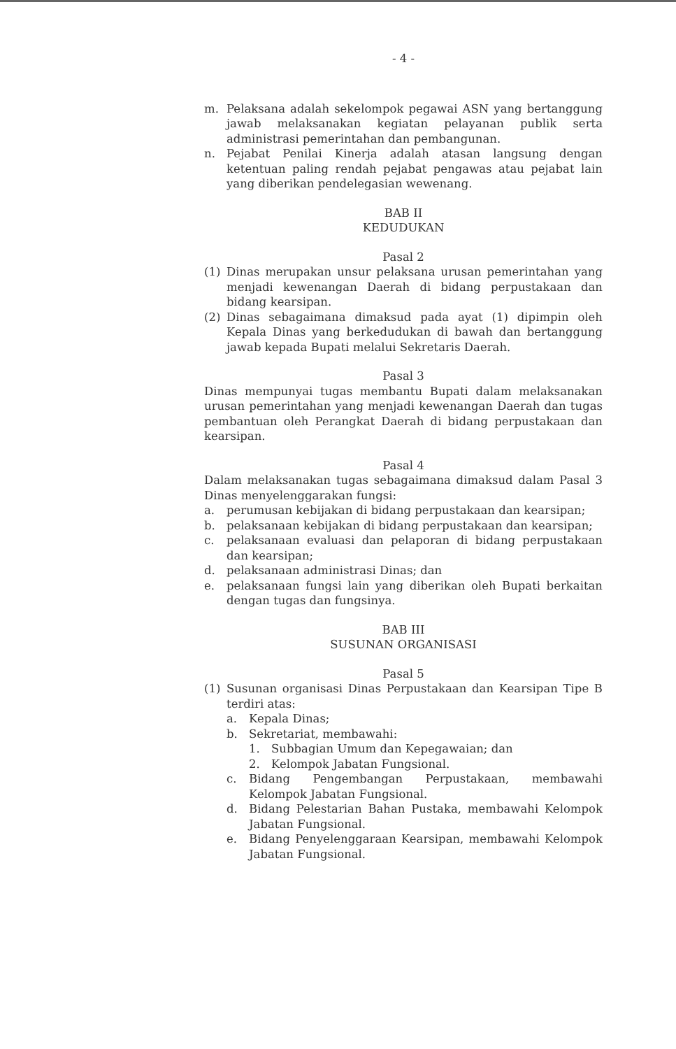- 4 -
m. Pelaksana adalah sekelompok pegawai ASN yang bertanggung jawab melaksanakan kegiatan pelayanan publik serta administrasi pemerintahan dan pembangunan.
n. Pejabat Penilai Kinerja adalah atasan langsung dengan ketentuan paling rendah pejabat pengawas atau pejabat lain yang diberikan pendelegasian wewenang.
BAB II
KEDUDUKAN
Pasal 2
(1) Dinas merupakan unsur pelaksana urusan pemerintahan yang menjadi kewenangan Daerah di bidang perpustakaan dan bidang kearsipan.
(2) Dinas sebagaimana dimaksud pada ayat (1) dipimpin oleh Kepala Dinas yang berkedudukan di bawah dan bertanggung jawab kepada Bupati melalui Sekretaris Daerah.
Pasal 3
Dinas mempunyai tugas membantu Bupati dalam melaksanakan urusan pemerintahan yang menjadi kewenangan Daerah dan tugas pembantuan oleh Perangkat Daerah di bidang perpustakaan dan kearsipan.
Pasal 4
Dalam melaksanakan tugas sebagaimana dimaksud dalam Pasal 3 Dinas menyelenggarakan fungsi:
a. perumusan kebijakan di bidang perpustakaan dan kearsipan;
b. pelaksanaan kebijakan di bidang perpustakaan dan kearsipan;
c. pelaksanaan evaluasi dan pelaporan di bidang perpustakaan dan kearsipan;
d. pelaksanaan administrasi Dinas; dan
e. pelaksanaan fungsi lain yang diberikan oleh Bupati berkaitan dengan tugas dan fungsinya.
BAB III
SUSUNAN ORGANISASI
Pasal 5
(1) Susunan organisasi Dinas Perpustakaan dan Kearsipan Tipe B terdiri atas:
a. Kepala Dinas;
b. Sekretariat, membawahi:
1. Subbagian Umum dan Kepegawaian; dan
2. Kelompok Jabatan Fungsional.
c. Bidang Pengembangan Perpustakaan, membawahi Kelompok Jabatan Fungsional.
d. Bidang Pelestarian Bahan Pustaka, membawahi Kelompok Jabatan Fungsional.
e. Bidang Penyelenggaraan Kearsipan, membawahi Kelompok Jabatan Fungsional.